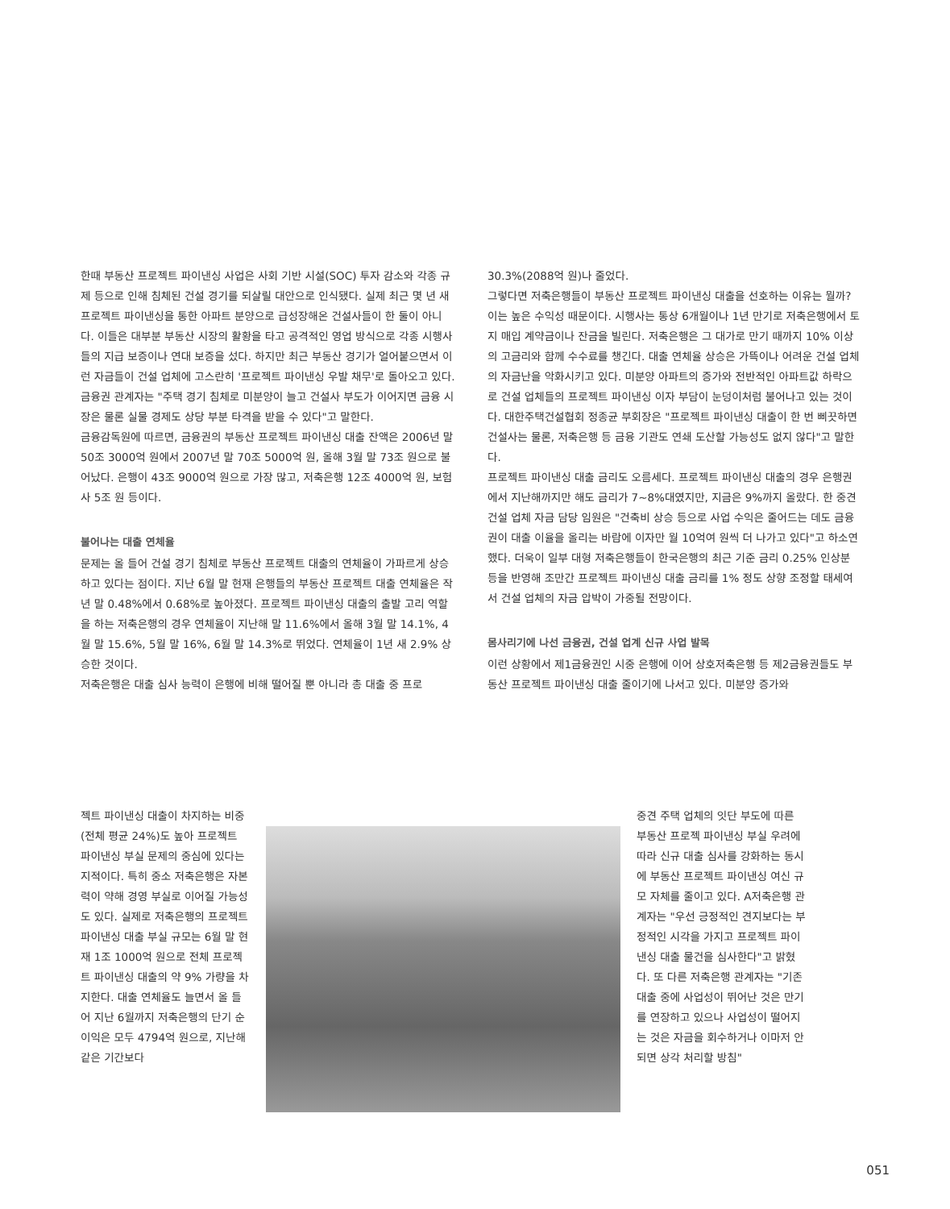한때 부동산 프로젝트 파이낸싱 사업은 사회 기반 시설(SOC) 투자 감소와 각종 규제 등으로 인해 침체된 건설 경기를 되살릴 대안으로 인식됐다. 실제 최근 몇 년 새 프로젝트 파이낸싱을 통한 아파트 분양으로 급성장해온 건설사들이 한 둘이 아니다. 이들은 대부분 부동산 시장의 활황을 타고 공격적인 영업 방식으로 각종 시행사들의 지급 보증이나 연대 보증을 섰다. 하지만 최근 부동산 경기가 얼어붙으면서 이런 자금들이 건설 업체에 고스란히 '프로젝트 파이낸싱 우발 채무'로 돌아오고 있다. 금융권 관계자는 "주택 경기 침체로 미분양이 늘고 건설사 부도가 이어지면 금융 시장은 물론 실물 경제도 상당 부분 타격을 받을 수 있다"고 말한다.
금융감독원에 따르면, 금융권의 부동산 프로젝트 파이낸싱 대출 잔액은 2006년 말 50조 3000억 원에서 2007년 말 70조 5000억 원, 올해 3월 말 73조 원으로 불어났다. 은행이 43조 9000억 원으로 가장 많고, 저축은행 12조 4000억 원, 보험사 5조 원 등이다.
불어나는 대출 연체율
문제는 올 들어 건설 경기 침체로 부동산 프로젝트 대출의 연체율이 가파르게 상승하고 있다는 점이다. 지난 6월 말 현재 은행들의 부동산 프로젝트 대출 연체율은 작년 말 0.48%에서 0.68%로 높아졌다. 프로젝트 파이낸싱 대출의 출발 고리 역할을 하는 저축은행의 경우 연체율이 지난해 말 11.6%에서 올해 3월 말 14.1%, 4월 말 15.6%, 5월 말 16%, 6월 말 14.3%로 뛰었다. 연체율이 1년 새 2.9% 상승한 것이다.
저축은행은 대출 심사 능력이 은행에 비해 떨어질 뿐 아니라 총 대출 중 프로
30.3%(2088억 원)나 줄었다.
그렇다면 저축은행들이 부동산 프로젝트 파이낸싱 대출을 선호하는 이유는 뭘까? 이는 높은 수익성 때문이다. 시행사는 통상 6개월이나 1년 만기로 저축은행에서 토지 매입 계약금이나 잔금을 빌린다. 저축은행은 그 대가로 만기 때까지 10% 이상의 고금리와 함께 수수료를 챙긴다. 대출 연체율 상승은 가뜩이나 어려운 건설 업체의 자금난을 악화시키고 있다. 미분양 아파트의 증가와 전반적인 아파트값 하락으로 건설 업체들의 프로젝트 파이낸싱 이자 부담이 눈덩이처럼 불어나고 있는 것이다. 대한주택건설협회 정종균 부회장은 "프로젝트 파이낸싱 대출이 한 번 삐끗하면 건설사는 물론, 저축은행 등 금융 기관도 연쇄 도산할 가능성도 없지 않다"고 말한다.
프로젝트 파이낸싱 대출 금리도 오름세다. 프로젝트 파이낸싱 대출의 경우 은행권에서 지난해까지만 해도 금리가 7~8%대였지만, 지금은 9%까지 올랐다. 한 중견 건설 업체 자금 담당 임원은 "건축비 상승 등으로 사업 수익은 줄어드는 데도 금융권이 대출 이율을 올리는 바람에 이자만 월 10억여 원씩 더 나가고 있다"고 하소연했다. 더욱이 일부 대형 저축은행들이 한국은행의 최근 기준 금리 0.25% 인상분 등을 반영해 조만간 프로젝트 파이낸싱 대출 금리를 1% 정도 상향 조정할 태세여서 건설 업체의 자금 압박이 가중될 전망이다.
몸사리기에 나선 금융권, 건설 업계 신규 사업 발목
이런 상황에서 제1금융권인 시중 은행에 이어 상호저축은행 등 제2금융권들도 부동산 프로젝트 파이낸싱 대출 줄이기에 나서고 있다. 미분양 증가와
젝트 파이낸싱 대출이 차지하는 비중(전체 평균 24%)도 높아 프로젝트 파이낸싱 부실 문제의 중심에 있다는 지적이다. 특히 중소 저축은행은 자본력이 약해 경영 부실로 이어질 가능성도 있다. 실제로 저축은행의 프로젝트 파이낸싱 대출 부실 규모는 6월 말 현재 1조 1000억 원으로 전체 프로젝트 파이낸싱 대출의 약 9% 가량을 차지한다. 대출 연체율도 늘면서 올 들어 지난 6월까지 저축은행의 단기 순이익은 모두 4794억 원으로, 지난해 같은 기간보다
중견 주택 업체의 잇단 부도에 따른 부동산 프로젝 파이낸싱 부실 우려에 따라 신규 대출 심사를 강화하는 동시에 부동산 프로젝트 파이낸싱 여신 규모 자체를 줄이고 있다. A저축은행 관계자는 "우선 긍정적인 견지보다는 부정적인 시각을 가지고 프로젝트 파이낸싱 대출 물건을 심사한다"고 밝혔다. 또 다른 저축은행 관계자는 "기존 대출 중에 사업성이 뛰어난 것은 만기를 연장하고 있으나 사업성이 떨어지는 것은 자금을 회수하거나 이마저 안 되면 상각 처리할 방침"
051